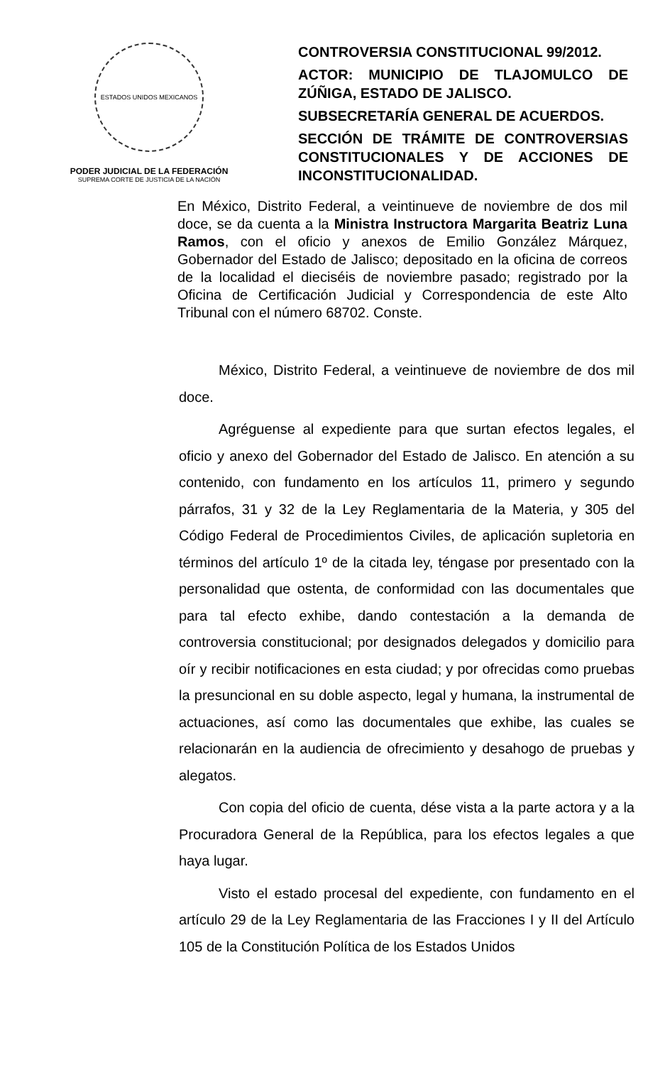ESTADOS UNIDOS MEXICANOS
PODER JUDICIAL DE LA FEDERACIÓN
SUPREMA CORTE DE JUSTICIA DE LA NACIÓN
CONTROVERSIA CONSTITUCIONAL 99/2012.
ACTOR: MUNICIPIO DE TLAJOMULCO DE ZÚÑIGA, ESTADO DE JALISCO.
SUBSECRETARÍA GENERAL DE ACUERDOS.
SECCIÓN DE TRÁMITE DE CONTROVERSIAS CONSTITUCIONALES Y DE ACCIONES DE INCONSTITUCIONALIDAD.
En México, Distrito Federal, a veintinueve de noviembre de dos mil doce, se da cuenta a la Ministra Instructora Margarita Beatriz Luna Ramos, con el oficio y anexos de Emilio González Márquez, Gobernador del Estado de Jalisco; depositado en la oficina de correos de la localidad el dieciséis de noviembre pasado; registrado por la Oficina de Certificación Judicial y Correspondencia de este Alto Tribunal con el número 68702. Conste.
México, Distrito Federal, a veintinueve de noviembre de dos mil doce.
Agréguense al expediente para que surtan efectos legales, el oficio y anexo del Gobernador del Estado de Jalisco. En atención a su contenido, con fundamento en los artículos 11, primero y segundo párrafos, 31 y 32 de la Ley Reglamentaria de la Materia, y 305 del Código Federal de Procedimientos Civiles, de aplicación supletoria en términos del artículo 1º de la citada ley, téngase por presentado con la personalidad que ostenta, de conformidad con las documentales que para tal efecto exhibe, dando contestación a la demanda de controversia constitucional; por designados delegados y domicilio para oír y recibir notificaciones en esta ciudad; y por ofrecidas como pruebas la presuncional en su doble aspecto, legal y humana, la instrumental de actuaciones, así como las documentales que exhibe, las cuales se relacionarán en la audiencia de ofrecimiento y desahogo de pruebas y alegatos.
Con copia del oficio de cuenta, dése vista a la parte actora y a la Procuradora General de la República, para los efectos legales a que haya lugar.
Visto el estado procesal del expediente, con fundamento en el artículo 29 de la Ley Reglamentaria de las Fracciones I y II del Artículo 105 de la Constitución Política de los Estados Unidos